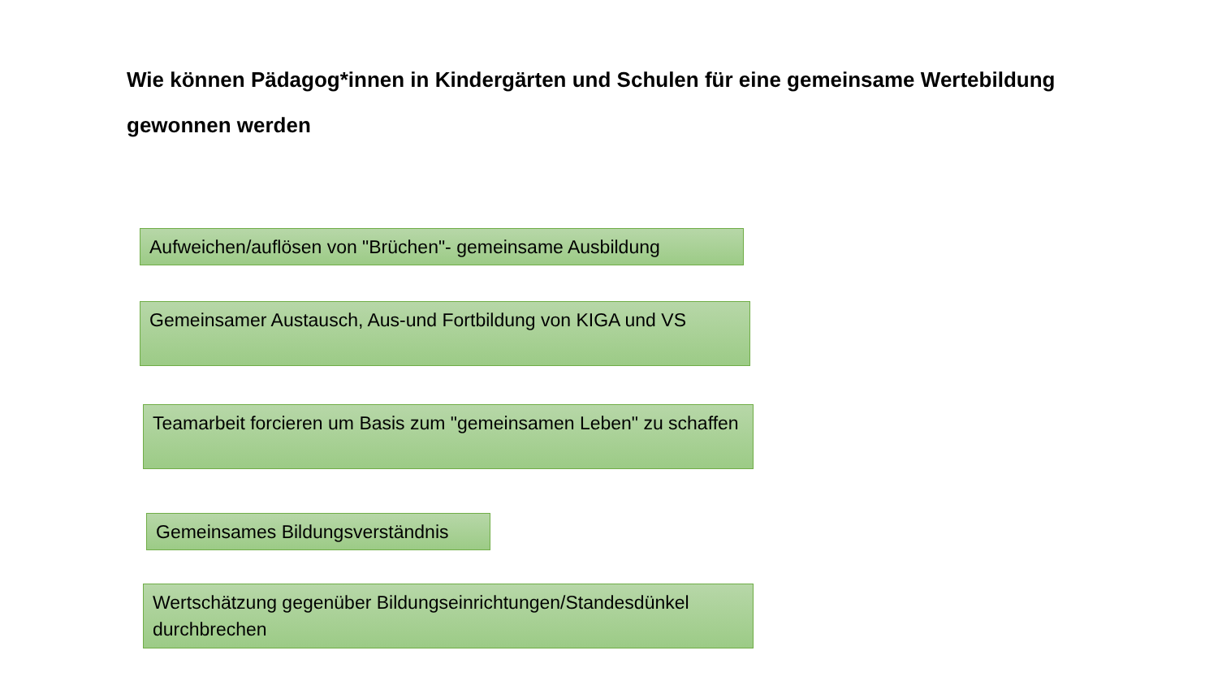Wie können Pädagog*innen in Kindergärten und Schulen für eine gemeinsame Wertebildung gewonnen werden
Aufweichen/auflösen von "Brüchen"- gemeinsame Ausbildung
Gemeinsamer Austausch, Aus-und Fortbildung von KIGA und VS
Teamarbeit forcieren um Basis zum "gemeinsamen Leben" zu schaffen
Gemeinsames Bildungsverständnis
Wertschätzung gegenüber Bildungseinrichtungen/Standesdünkel durchbrechen